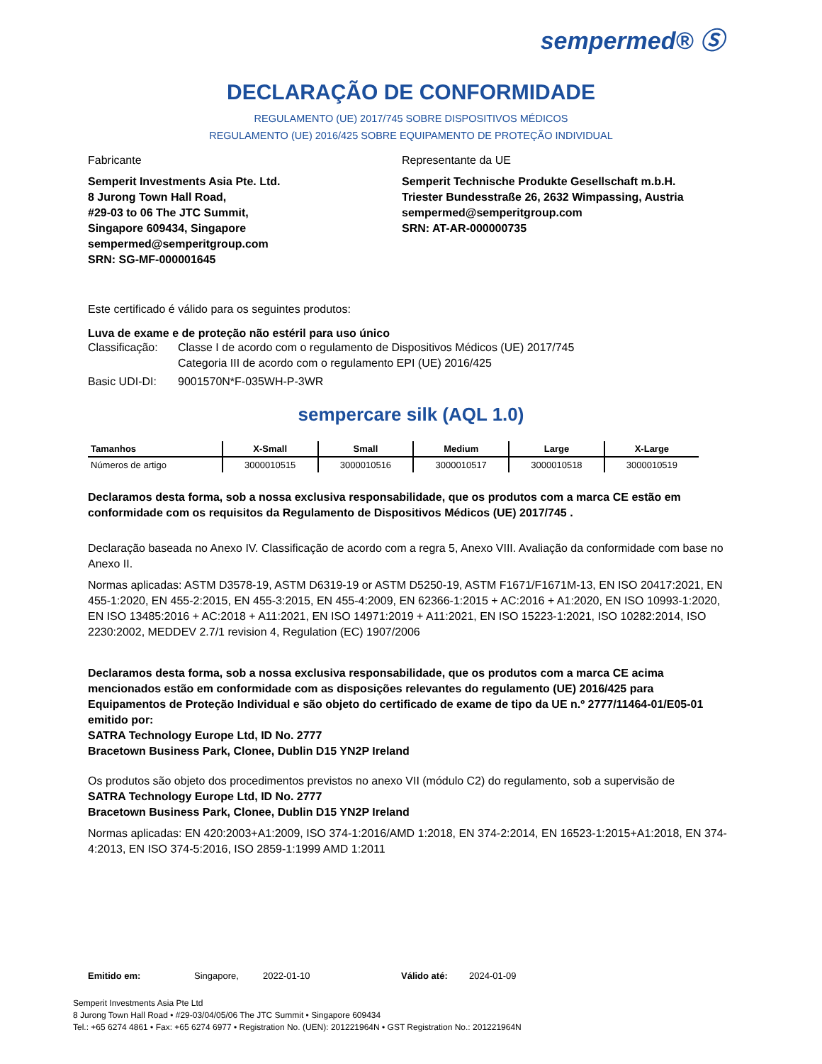sempermed® Ⓢ
DECLARAÇÃO DE CONFORMIDADE
REGULAMENTO (UE) 2017/745 SOBRE DISPOSITIVOS MÉDICOS
REGULAMENTO (UE) 2016/425 SOBRE EQUIPAMENTO DE PROTEÇÃO INDIVIDUAL
Fabricante
Semperit Investments Asia Pte. Ltd.
8 Jurong Town Hall Road,
#29-03 to 06 The JTC Summit,
Singapore 609434, Singapore
sempermed@semperitgroup.com
SRN: SG-MF-000001645
Representante da UE
Semperit Technische Produkte Gesellschaft m.b.H.
Triester Bundesstraße 26, 2632 Wimpassing, Austria
sempermed@semperitgroup.com
SRN: AT-AR-000000735
Este certificado é válido para os seguintes produtos:
Luva de exame e de proteção não estéril para uso único
Classificação: Classe I de acordo com o regulamento de Dispositivos Médicos (UE) 2017/745
Categoria III de acordo com o regulamento EPI (UE) 2016/425
Basic UDI-DI: 9001570N*F-035WH-P-3WR
sempercare silk (AQL 1.0)
| Tamanhos | X-Small | Small | Medium | Large | X-Large |
| --- | --- | --- | --- | --- | --- |
| Números de artigo | 3000010515 | 3000010516 | 3000010517 | 3000010518 | 3000010519 |
Declaramos desta forma, sob a nossa exclusiva responsabilidade, que os produtos com a marca CE estão em conformidade com os requisitos da Regulamento de Dispositivos Médicos (UE) 2017/745 .
Declaração baseada no Anexo IV. Classificação de acordo com a regra 5, Anexo VIII. Avaliação da conformidade com base no Anexo II.
Normas aplicadas: ASTM D3578-19, ASTM D6319-19 or ASTM D5250-19, ASTM F1671/F1671M-13, EN ISO 20417:2021, EN 455-1:2020, EN 455-2:2015, EN 455-3:2015, EN 455-4:2009, EN 62366-1:2015 + AC:2016 + A1:2020, EN ISO 10993-1:2020, EN ISO 13485:2016 + AC:2018 + A11:2021, EN ISO 14971:2019 + A11:2021, EN ISO 15223-1:2021, ISO 10282:2014, ISO 2230:2002, MEDDEV 2.7/1 revision 4, Regulation (EC) 1907/2006
Declaramos desta forma, sob a nossa exclusiva responsabilidade, que os produtos com a marca CE acima mencionados estão em conformidade com as disposições relevantes do regulamento (UE) 2016/425 para Equipamentos de Proteção Individual e são objeto do certificado de exame de tipo da UE n.º 2777/11464-01/E05-01 emitido por:
SATRA Technology Europe Ltd, ID No. 2777
Bracetown Business Park, Clonee, Dublin D15 YN2P Ireland
Os produtos são objeto dos procedimentos previstos no anexo VII (módulo C2) do regulamento, sob a supervisão de
SATRA Technology Europe Ltd, ID No. 2777
Bracetown Business Park, Clonee, Dublin D15 YN2P Ireland
Normas aplicadas: EN 420:2003+A1:2009, ISO 374-1:2016/AMD 1:2018, EN 374-2:2014, EN 16523-1:2015+A1:2018, EN 374-4:2013, EN ISO 374-5:2016, ISO 2859-1:1999 AMD 1:2011
Emitido em: Singapore, 2022-01-10 Válido até: 2024-01-09
Semperit Investments Asia Pte Ltd
8 Jurong Town Hall Road • #29-03/04/05/06 The JTC Summit • Singapore 609434
Tel.: +65 6274 4861 • Fax: +65 6274 6977 • Registration No. (UEN): 201221964N • GST Registration No.: 201221964N